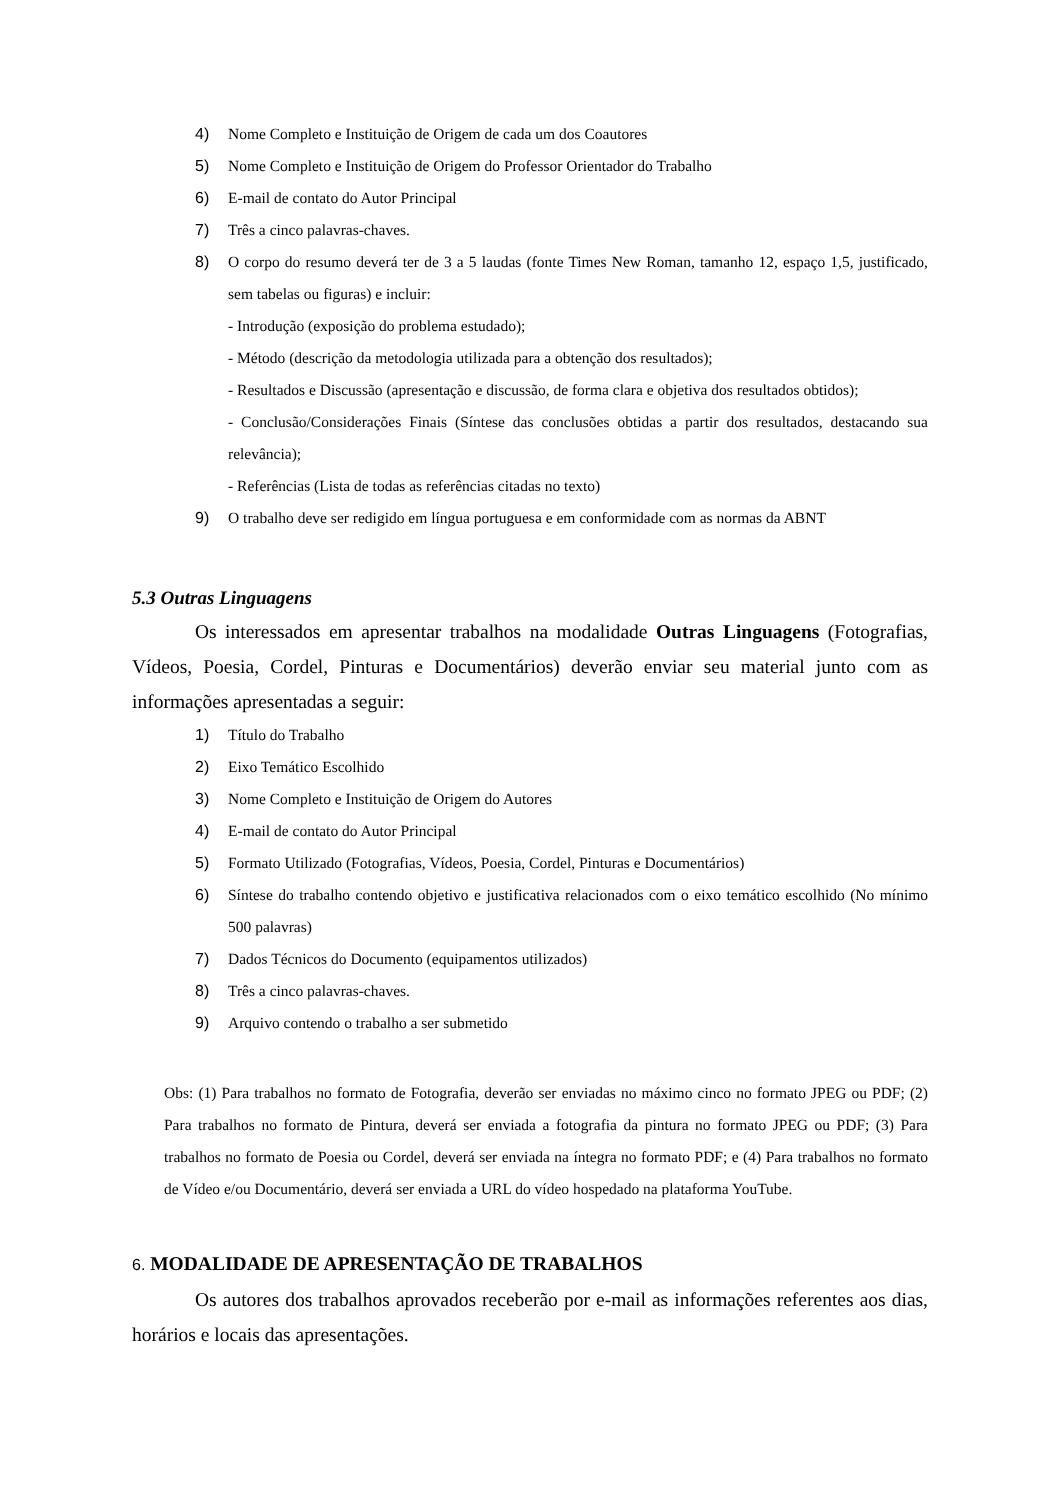4) Nome Completo e Instituição de Origem de cada um dos Coautores
5) Nome Completo e Instituição de Origem do Professor Orientador do Trabalho
6) E-mail de contato do Autor Principal
7) Três a cinco palavras-chaves.
8) O corpo do resumo deverá ter de 3 a 5 laudas (fonte Times New Roman, tamanho 12, espaço 1,5, justificado, sem tabelas ou figuras) e incluir:
- Introdução (exposição do problema estudado);
- Método (descrição da metodologia utilizada para a obtenção dos resultados);
- Resultados e Discussão (apresentação e discussão, de forma clara e objetiva dos resultados obtidos);
- Conclusão/Considerações Finais (Síntese das conclusões obtidas a partir dos resultados, destacando sua relevância);
- Referências (Lista de todas as referências citadas no texto)
9) O trabalho deve ser redigido em língua portuguesa e em conformidade com as normas da ABNT
5.3 Outras Linguagens
Os interessados em apresentar trabalhos na modalidade Outras Linguagens (Fotografias, Vídeos, Poesia, Cordel, Pinturas e Documentários) deverão enviar seu material junto com as informações apresentadas a seguir:
1) Título do Trabalho
2) Eixo Temático Escolhido
3) Nome Completo e Instituição de Origem do Autores
4) E-mail de contato do Autor Principal
5) Formato Utilizado (Fotografias, Vídeos, Poesia, Cordel, Pinturas e Documentários)
6) Síntese do trabalho contendo objetivo e justificativa relacionados com o eixo temático escolhido (No mínimo 500 palavras)
7) Dados Técnicos do Documento (equipamentos utilizados)
8) Três a cinco palavras-chaves.
9) Arquivo contendo o trabalho a ser submetido
Obs: (1) Para trabalhos no formato de Fotografia, deverão ser enviadas no máximo cinco no formato JPEG ou PDF; (2) Para trabalhos no formato de Pintura, deverá ser enviada a fotografia da pintura no formato JPEG ou PDF; (3) Para trabalhos no formato de Poesia ou Cordel, deverá ser enviada na íntegra no formato PDF; e (4) Para trabalhos no formato de Vídeo e/ou Documentário, deverá ser enviada a URL do vídeo hospedado na plataforma YouTube.
6. MODALIDADE DE APRESENTAÇÃO DE TRABALHOS
Os autores dos trabalhos aprovados receberão por e-mail as informações referentes aos dias, horários e locais das apresentações.